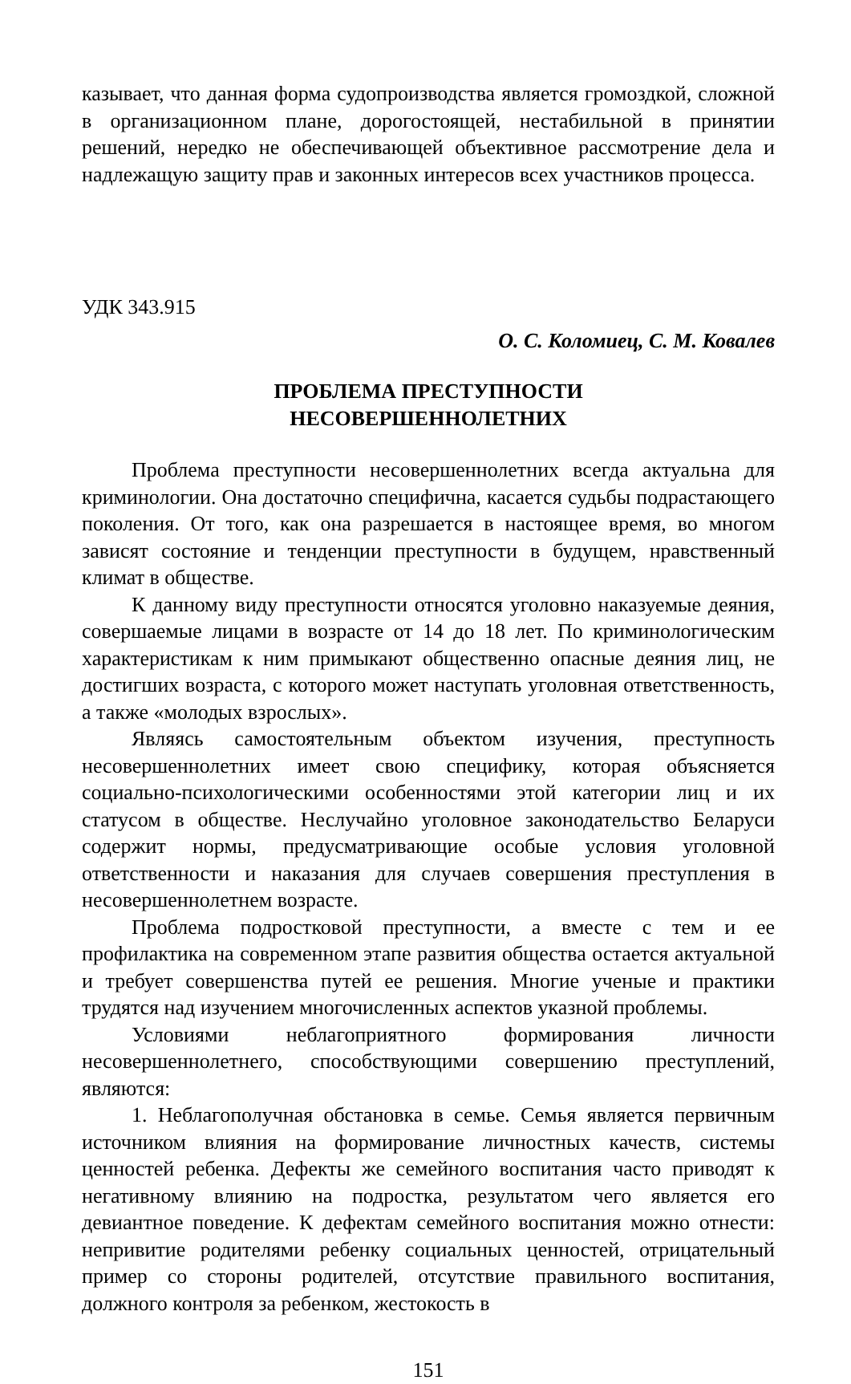казывает, что данная форма судопроизводства является громоздкой, сложной в организационном плане, дорогостоящей, нестабильной в принятии решений, нередко не обеспечивающей объективное рассмотрение дела и надлежащую защиту прав и законных интересов всех участников процесса.
УДК 343.915
О. С. Коломиец, С. М. Ковалев
ПРОБЛЕМА ПРЕСТУПНОСТИ
НЕСОВЕРШЕННОЛЕТНИХ
Проблема преступности несовершеннолетних всегда актуальна для криминологии. Она достаточно специфична, касается судьбы подрастающего поколения. От того, как она разрешается в настоящее время, во многом зависят состояние и тенденции преступности в будущем, нравственный климат в обществе.
К данному виду преступности относятся уголовно наказуемые деяния, совершаемые лицами в возрасте от 14 до 18 лет. По криминологическим характеристикам к ним примыкают общественно опасные деяния лиц, не достигших возраста, с которого может наступать уголовная ответственность, а также «молодых взрослых».
Являясь самостоятельным объектом изучения, преступность несовершеннолетних имеет свою специфику, которая объясняется социально-психологическими особенностями этой категории лиц и их статусом в обществе. Неслучайно уголовное законодательство Беларуси содержит нормы, предусматривающие особые условия уголовной ответственности и наказания для случаев совершения преступления в несовершеннолетнем возрасте.
Проблема подростковой преступности, а вместе с тем и ее профилактика на современном этапе развития общества остается актуальной и требует совершенства путей ее решения. Многие ученые и практики трудятся над изучением многочисленных аспектов указной проблемы.
Условиями неблагоприятного формирования личности несовершеннолетнего, способствующими совершению преступлений, являются:
1. Неблагополучная обстановка в семье. Семья является первичным источником влияния на формирование личностных качеств, системы ценностей ребенка. Дефекты же семейного воспитания часто приводят к негативному влиянию на подростка, результатом чего является его девиантное поведение. К дефектам семейного воспитания можно отнести: непривитие родителями ребенку социальных ценностей, отрицательный пример со стороны родителей, отсутствие правильного воспитания, должного контроля за ребенком, жестокость в
151